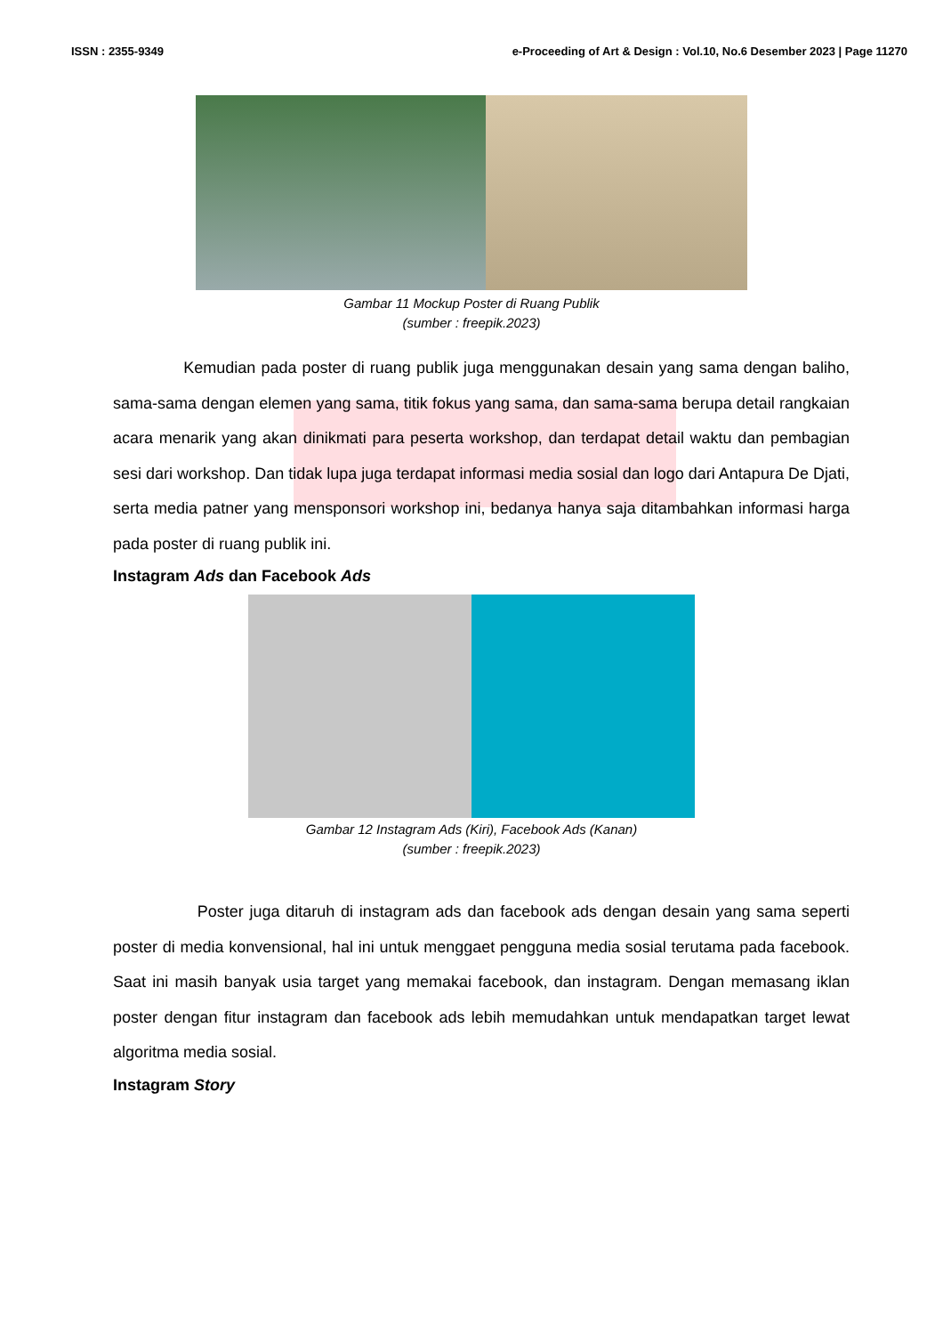ISSN : 2355-9349 e-Proceeding of Art & Design : Vol.10, No.6 Desember 2023 | Page 11270
Gambar 11 Mockup Poster di Ruang Publik
(sumber : freepik.2023)
Kemudian pada poster di ruang publik juga menggunakan desain yang sama dengan baliho, sama-sama dengan elemen yang sama, titik fokus yang sama, dan sama-sama berupa detail rangkaian acara menarik yang akan dinikmati para peserta workshop, dan terdapat detail waktu dan pembagian sesi dari workshop. Dan tidak lupa juga terdapat informasi media sosial dan logo dari Antapura De Djati, serta media patner yang mensponsori workshop ini, bedanya hanya saja ditambahkan informasi harga pada poster di ruang publik ini.
Instagram Ads dan Facebook Ads
Gambar 12 Instagram Ads (Kiri), Facebook Ads (Kanan)
(sumber : freepik.2023)
Poster juga ditaruh di instagram ads dan facebook ads dengan desain yang sama seperti poster di media konvensional, hal ini untuk menggaet pengguna media sosial terutama pada facebook. Saat ini masih banyak usia target yang memakai facebook, dan instagram. Dengan memasang iklan poster dengan fitur instagram dan facebook ads lebih memudahkan untuk mendapatkan target lewat algoritma media sosial.
Instagram Story